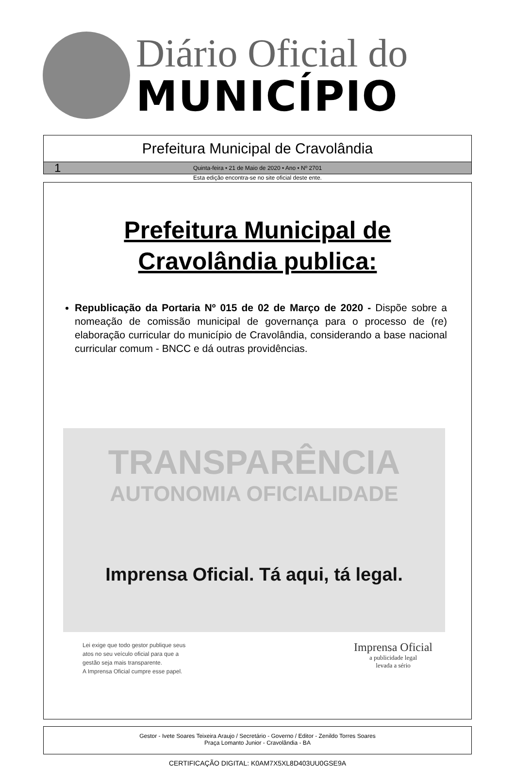Diário Oficial do
MUNICÍPIO
Prefeitura Municipal de Cravolândia
1 Quinta-feira • 21 de Maio de 2020 • Ano • Nº 2701
Esta edição encontra-se no site oficial deste ente.
Prefeitura Municipal de
Cravolândia publica:
Republicação da Portaria Nº 015 de 02 de Março de 2020 - Dispõe sobre a nomeação de comissão municipal de governança para o processo de (re) elaboração curricular do município de Cravolândia, considerando a base nacional curricular comum - BNCC e dá outras providências.
TRANSPARÊNCIA
AUTONOMIA OFICIALIDADE
Imprensa Oficial. Tá aqui, tá legal.
Lei exige que todo gestor publique seus
atos no seu veículo oficial para que a
gestão seja mais transparente.
A Imprensa Oficial cumpre esse papel.
Imprensa Oficial
a publicidade legal
levada a sério
Gestor - Ivete Soares Teixeira Araujo / Secretário - Governo / Editor - Zenildo Torres Soares
Praça Lomanto Junior - Cravolândia - BA
CERTIFICAÇÃO DIGITAL: K0AM7X5XL8D403UU0GSE9A